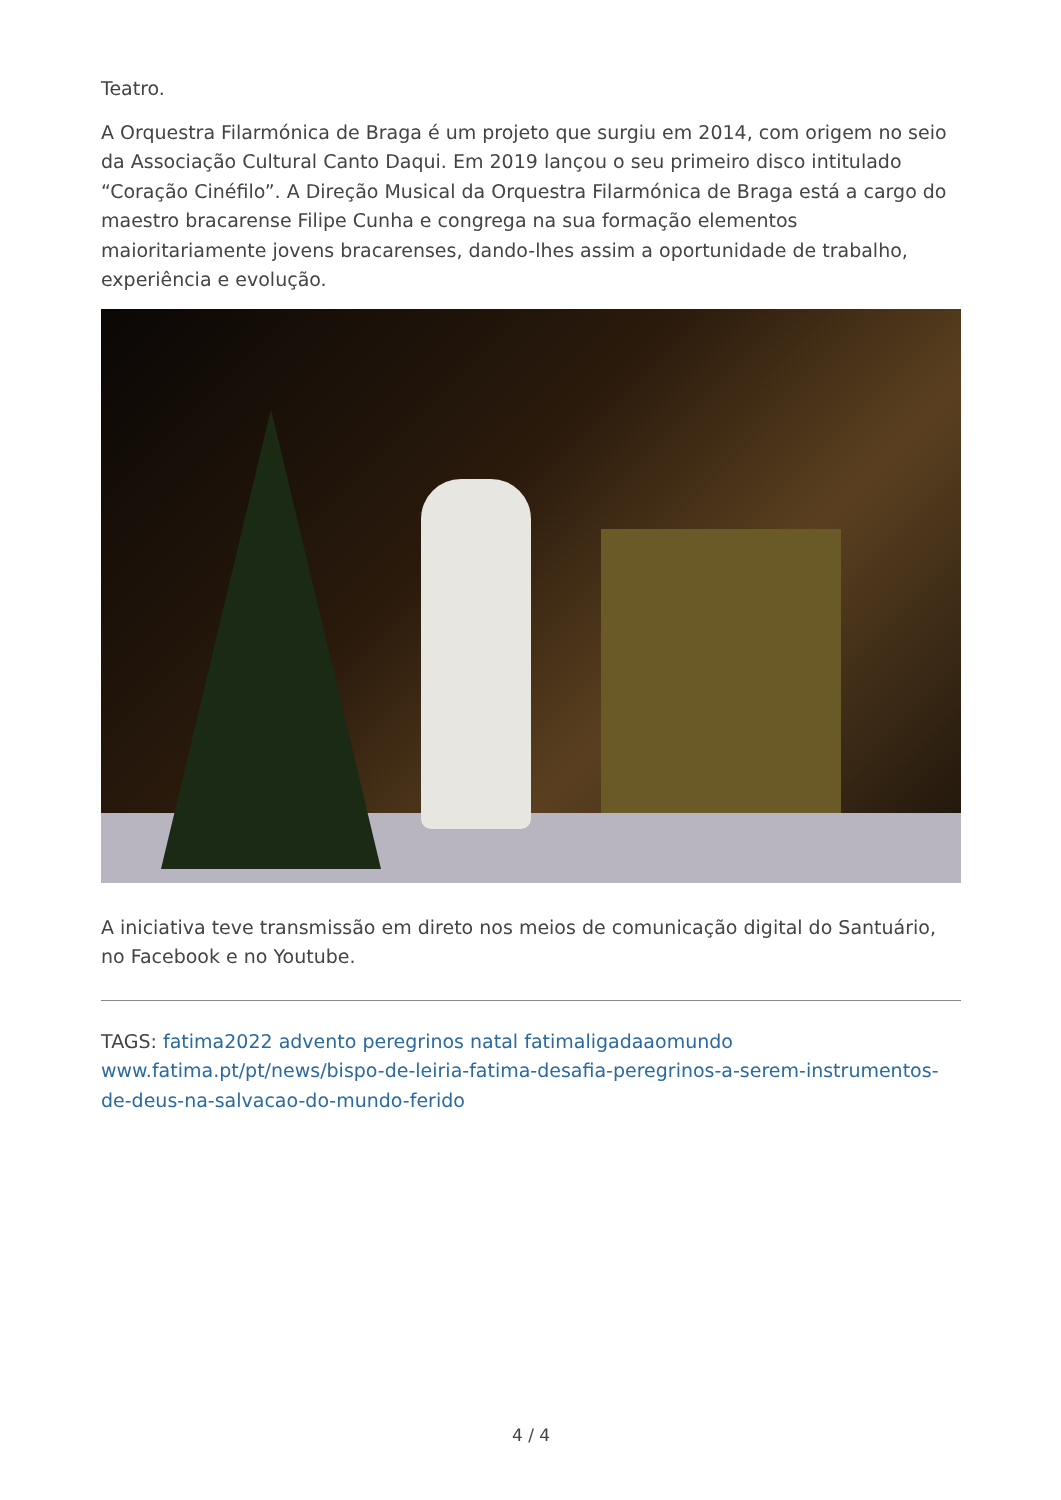Teatro.
A Orquestra Filarmónica de Braga é um projeto que surgiu em 2014, com origem no seio da Associação Cultural Canto Daqui. Em 2019 lançou o seu primeiro disco intitulado “Coração Cinéfilo”. A Direção Musical da Orquestra Filarmónica de Braga está a cargo do maestro bracarense Filipe Cunha e congrega na sua formação elementos maioritariamente jovens bracarenses, dando-lhes assim a oportunidade de trabalho, experiência e evolução.
A iniciativa teve transmissão em direto nos meios de comunicação digital do Santuário, no Facebook e no Youtube.
TAGS: fatima2022 advento peregrinos natal fatimaligadaaomundo
www.fatima.pt/pt/news/bispo-de-leiria-fatima-desafia-peregrinos-a-serem-instrumentos-de-deus-na-salvacao-do-mundo-ferido
4 / 4